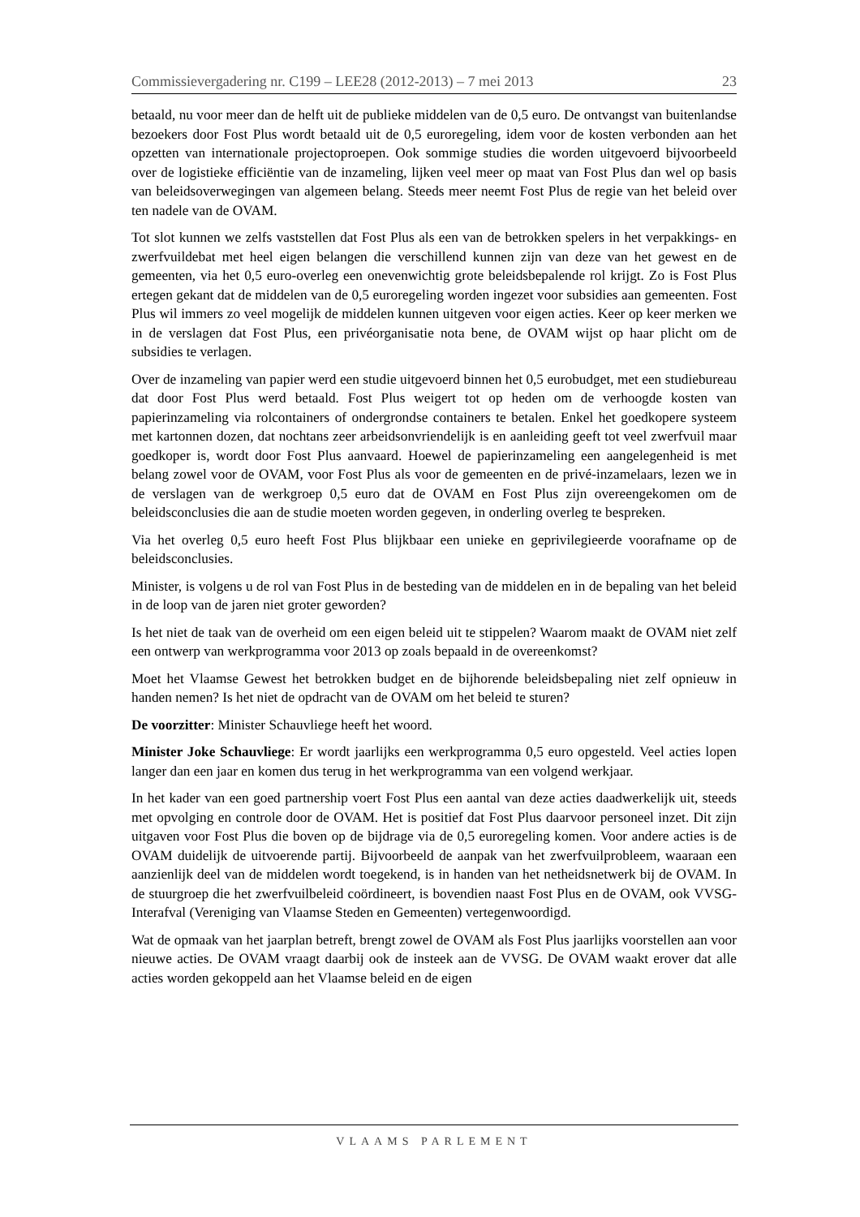Commissievergadering nr. C199 – LEE28 (2012-2013) – 7 mei 2013 23
betaald, nu voor meer dan de helft uit de publieke middelen van de 0,5 euro. De ontvangst van buitenlandse bezoekers door Fost Plus wordt betaald uit de 0,5 euroregeling, idem voor de kosten verbonden aan het opzetten van internationale projectoproepen. Ook sommige studies die worden uitgevoerd bijvoorbeeld over de logistieke efficiëntie van de inzameling, lijken veel meer op maat van Fost Plus dan wel op basis van beleidsoverwegingen van algemeen belang. Steeds meer neemt Fost Plus de regie van het beleid over ten nadele van de OVAM.
Tot slot kunnen we zelfs vaststellen dat Fost Plus als een van de betrokken spelers in het verpakkings- en zwerfvuildebat met heel eigen belangen die verschillend kunnen zijn van deze van het gewest en de gemeenten, via het 0,5 euro-overleg een onevenwichtig grote beleidsbepalende rol krijgt. Zo is Fost Plus ertegen gekant dat de middelen van de 0,5 euroregeling worden ingezet voor subsidies aan gemeenten. Fost Plus wil immers zo veel mogelijk de middelen kunnen uitgeven voor eigen acties. Keer op keer merken we in de verslagen dat Fost Plus, een privéorganisatie nota bene, de OVAM wijst op haar plicht om de subsidies te verlagen.
Over de inzameling van papier werd een studie uitgevoerd binnen het 0,5 eurobudget, met een studiebureau dat door Fost Plus werd betaald. Fost Plus weigert tot op heden om de verhoogde kosten van papierinzameling via rolcontainers of ondergrondse containers te betalen. Enkel het goedkopere systeem met kartonnen dozen, dat nochtans zeer arbeidsonvriendelijk is en aanleiding geeft tot veel zwerfvuil maar goedkoper is, wordt door Fost Plus aanvaard. Hoewel de papierinzameling een aangelegenheid is met belang zowel voor de OVAM, voor Fost Plus als voor de gemeenten en de privé-inzamelaars, lezen we in de verslagen van de werkgroep 0,5 euro dat de OVAM en Fost Plus zijn overeengekomen om de beleidsconclusies die aan de studie moeten worden gegeven, in onderling overleg te bespreken.
Via het overleg 0,5 euro heeft Fost Plus blijkbaar een unieke en geprivilegieerde voorafname op de beleidsconclusies.
Minister, is volgens u de rol van Fost Plus in de besteding van de middelen en in de bepaling van het beleid in de loop van de jaren niet groter geworden?
Is het niet de taak van de overheid om een eigen beleid uit te stippelen? Waarom maakt de OVAM niet zelf een ontwerp van werkprogramma voor 2013 op zoals bepaald in de overeenkomst?
Moet het Vlaamse Gewest het betrokken budget en de bijhorende beleidsbepaling niet zelf opnieuw in handen nemen? Is het niet de opdracht van de OVAM om het beleid te sturen?
De voorzitter: Minister Schauvliege heeft het woord.
Minister Joke Schauvliege: Er wordt jaarlijks een werkprogramma 0,5 euro opgesteld. Veel acties lopen langer dan een jaar en komen dus terug in het werkprogramma van een volgend werkjaar.
In het kader van een goed partnership voert Fost Plus een aantal van deze acties daadwerkelijk uit, steeds met opvolging en controle door de OVAM. Het is positief dat Fost Plus daarvoor personeel inzet. Dit zijn uitgaven voor Fost Plus die boven op de bijdrage via de 0,5 euroregeling komen. Voor andere acties is de OVAM duidelijk de uitvoerende partij. Bijvoorbeeld de aanpak van het zwerfvuilprobleem, waaraan een aanzienlijk deel van de middelen wordt toegekend, is in handen van het netheidsnetwerk bij de OVAM. In de stuurgroep die het zwerfvuilbeleid coördineert, is bovendien naast Fost Plus en de OVAM, ook VVSG-Interafval (Vereniging van Vlaamse Steden en Gemeenten) vertegenwoordigd.
Wat de opmaak van het jaarplan betreft, brengt zowel de OVAM als Fost Plus jaarlijks voorstellen aan voor nieuwe acties. De OVAM vraagt daarbij ook de insteek aan de VVSG. De OVAM waakt erover dat alle acties worden gekoppeld aan het Vlaamse beleid en de eigen
VLAAMS PARLEMENT